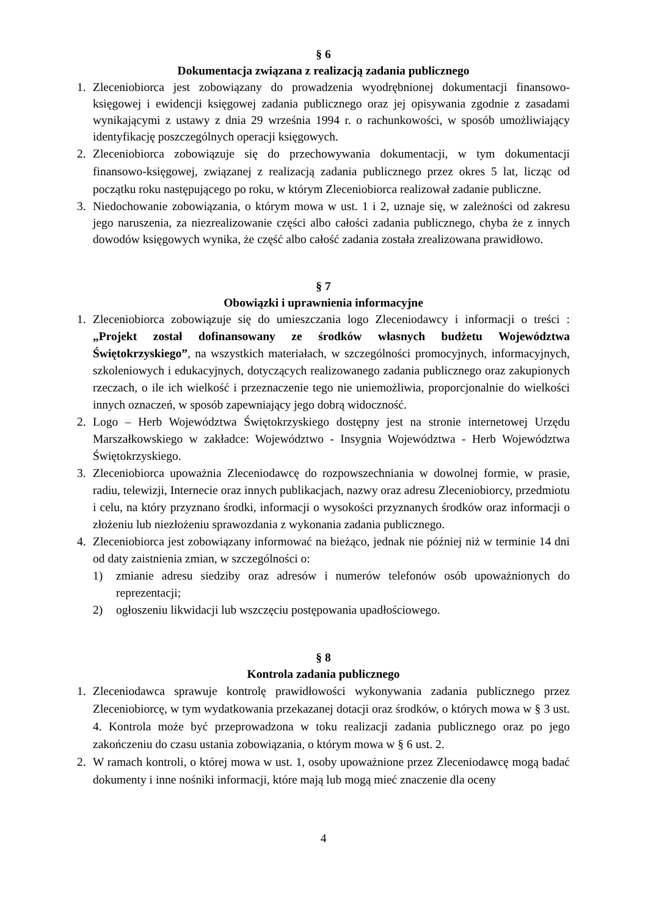§ 6
Dokumentacja związana z realizacją zadania publicznego
1. Zleceniobiorca jest zobowiązany do prowadzenia wyodrębnionej dokumentacji finansowo-księgowej i ewidencji księgowej zadania publicznego oraz jej opisywania zgodnie z zasadami wynikającymi z ustawy z dnia 29 września 1994 r. o rachunkowości, w sposób umożliwiający identyfikację poszczególnych operacji księgowych.
2. Zleceniobiorca zobowiązuje się do przechowywania dokumentacji, w tym dokumentacji finansowo-księgowej, związanej z realizacją zadania publicznego przez okres 5 lat, licząc od początku roku następującego po roku, w którym Zleceniobiorca realizował zadanie publiczne.
3. Niedochowanie zobowiązania, o którym mowa w ust. 1 i 2, uznaje się, w zależności od zakresu jego naruszenia, za niezrealizowanie części albo całości zadania publicznego, chyba że z innych dowodów księgowych wynika, że część albo całość zadania została zrealizowana prawidłowo.
§ 7
Obowiązki i uprawnienia informacyjne
1. Zleceniobiorca zobowiązuje się do umieszczania logo Zleceniodawcy i informacji o treści : „Projekt został dofinansowany ze środków własnych budżetu Województwa Świętokrzyskiego”, na wszystkich materiałach, w szczególności promocyjnych, informacyjnych, szkoleniowych i edukacyjnych, dotyczących realizowanego zadania publicznego oraz zakupionych rzeczach, o ile ich wielkość i przeznaczenie tego nie uniemożliwia, proporcjonalnie do wielkości innych oznaczeń, w sposób zapewniający jego dobrą widoczność.
2. Logo – Herb Województwa Świętokrzyskiego dostępny jest na stronie internetowej Urzędu Marszałkowskiego w zakładce: Województwo - Insygnia Województwa - Herb Województwa Świętokrzyskiego.
3. Zleceniobiorca upoważnia Zleceniodawcę do rozpowszechniania w dowolnej formie, w prasie, radiu, telewizji, Internecie oraz innych publikacjach, nazwy oraz adresu Zleceniobiorcy, przedmiotu i celu, na który przyznano środki, informacji o wysokości przyznanych środków oraz informacji o złożeniu lub niezłożeniu sprawozdania z wykonania zadania publicznego.
4. Zleceniobiorca jest zobowiązany informować na bieżąco, jednak nie później niż w terminie 14 dni od daty zaistnienia zmian, w szczególności o:
1) zmianie adresu siedziby oraz adresów i numerów telefonów osób upoważnionych do reprezentacji;
2) ogłoszeniu likwidacji lub wszczęciu postępowania upadłościowego.
§ 8
Kontrola zadania publicznego
1. Zleceniodawca sprawuje kontrolę prawidłowości wykonywania zadania publicznego przez Zleceniobiorcę, w tym wydatkowania przekazanej dotacji oraz środków, o których mowa w § 3 ust. 4. Kontrola może być przeprowadzona w toku realizacji zadania publicznego oraz po jego zakończeniu do czasu ustania zobowiązania, o którym mowa w § 6 ust. 2.
2. W ramach kontroli, o której mowa w ust. 1, osoby upoważnione przez Zleceniodawcę mogą badać dokumenty i inne nośniki informacji, które mają lub mogą mieć znaczenie dla oceny
4